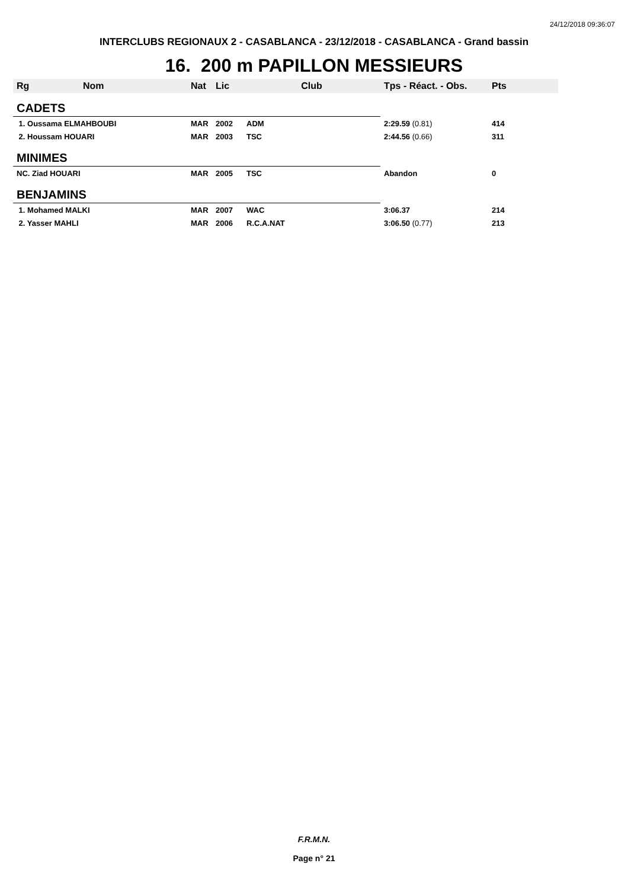24/12/2018 09:36:07
INTERCLUBS REGIONAUX 2 - CASABLANCA - 23/12/2018 - CASABLANCA - Grand bassin
16. 200 m PAPILLON MESSIEURS
| Rg | Nom | Nat | Lic | Club | Tps - Réact. - Obs. | Pts |
| --- | --- | --- | --- | --- | --- | --- |
| CADETS | | | | | | |
| 1. Oussama ELMAHBOUBI | | MAR | 2002 | ADM | 2:29.59 (0.81) | 414 |
| 2. Houssam HOUARI | | MAR | 2003 | TSC | 2:44.56 (0.66) | 311 |
| MINIMES | | | | | | |
| NC. Ziad HOUARI | | MAR | 2005 | TSC | Abandon | 0 |
| BENJAMINS | | | | | | |
| 1. Mohamed MALKI | | MAR | 2007 | WAC | 3:06.37 | 214 |
| 2. Yasser MAHLI | | MAR | 2006 | R.C.A.NAT | 3:06.50 (0.77) | 213 |
F.R.M.N.
Page n° 21